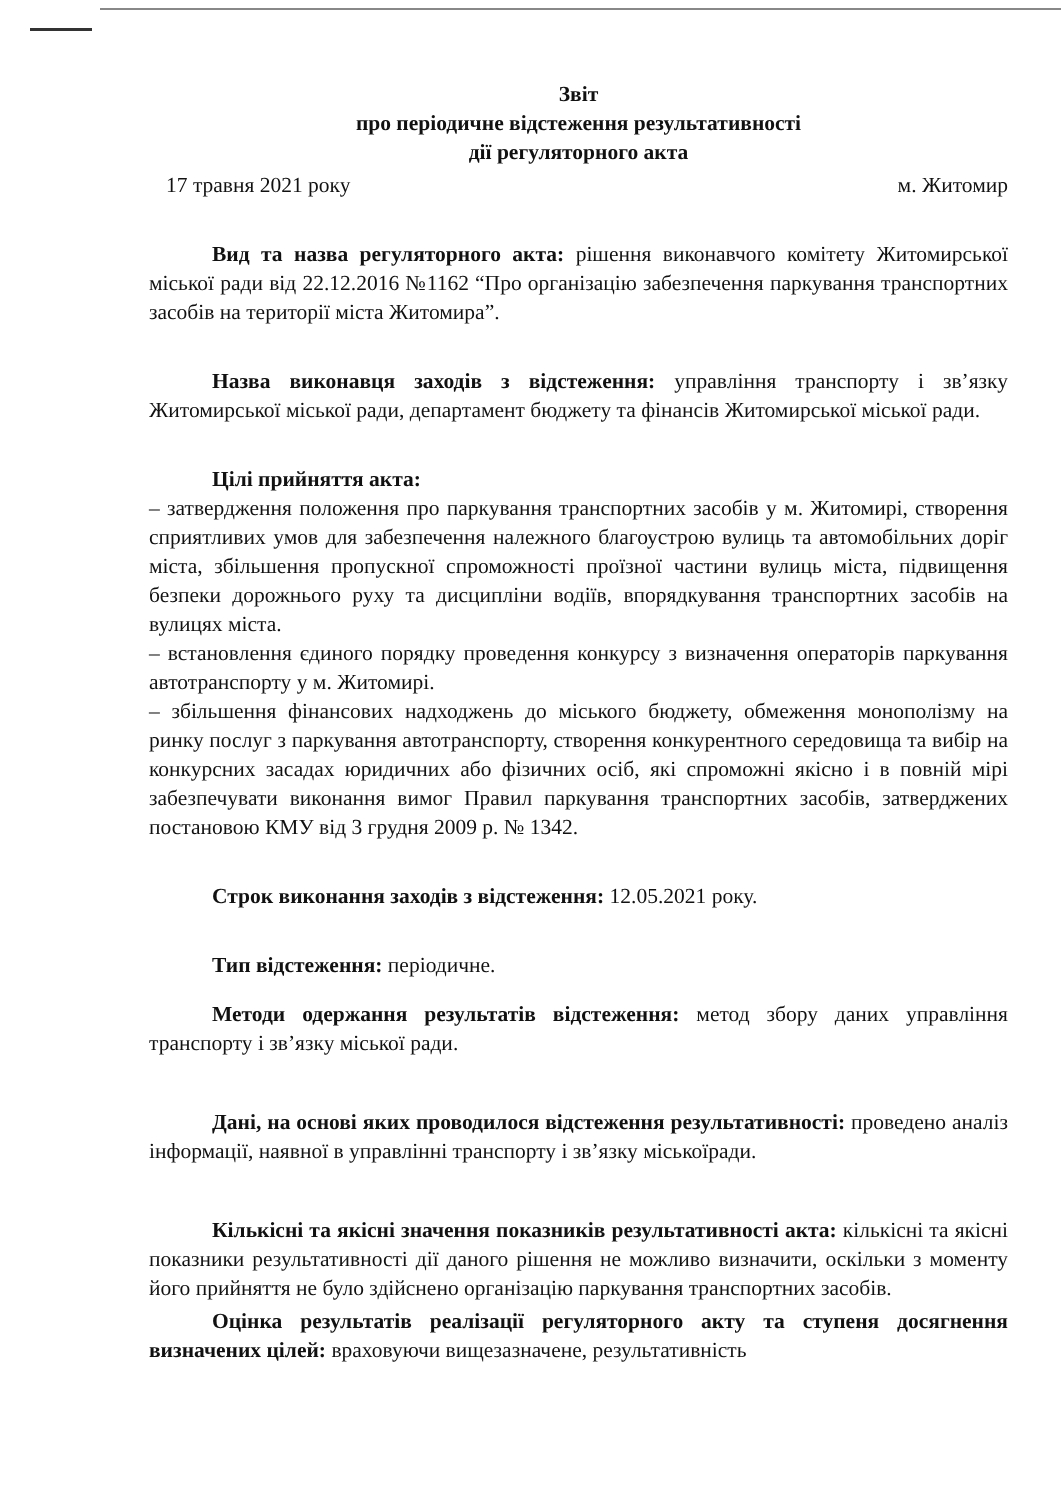Звіт
про періодичне відстеження результативності
дії регуляторного акта
17 травня 2021 року м. Житомир
Вид та назва регуляторного акта: рішення виконавчого комітету Житомирської міської ради від 22.12.2016 №1162 “Про організацію забезпечення паркування транспортних засобів на території міста Житомира”.
Назва виконавця заходів з відстеження: управління транспорту і зв’язку Житомирської міської ради, департамент бюджету та фінансів Житомирської міської ради.
Цілі прийняття акта:
– затвердження положення про паркування транспортних засобів у м. Житомирі, створення сприятливих умов для забезпечення належного благоустрою вулиць та автомобільних доріг міста, збільшення пропускної спроможності проїзної частини вулиць міста, підвищення безпеки дорожнього руху та дисципліни водіїв, впорядкування транспортних засобів на вулицях міста.
– встановлення єдиного порядку проведення конкурсу з визначення операторів паркування автотранспорту у м. Житомирі.
– збільшення фінансових надходжень до міського бюджету, обмеження монополізму на ринку послуг з паркування автотранспорту, створення конкурентного середовища та вибір на конкурсних засадах юридичних або фізичних осіб, які спроможні якісно і в повній мірі забезпечувати виконання вимог Правил паркування транспортних засобів, затверджених постановою КМУ від 3 грудня 2009 р. № 1342.
Строк виконання заходів з відстеження: 12.05.2021 року.
Тип відстеження: періодичне.
Методи одержання результатів відстеження: метод збору даних управління транспорту і зв’язку міської ради.
Дані, на основі яких проводилося відстеження результативності: проведено аналіз інформації, наявної в управлінні транспорту і зв’язку міськоїради.
Кількісні та якісні значення показників результативності акта: кількісні та якісні показники результативності дії даного рішення не можливо визначити, оскільки з моменту його прийняття не було здійснено організацію паркування транспортних засобів.
Оцінка результатів реалізації регуляторного акту та ступеня досягнення визначених цілей: враховуючи вищезазначене, результативність